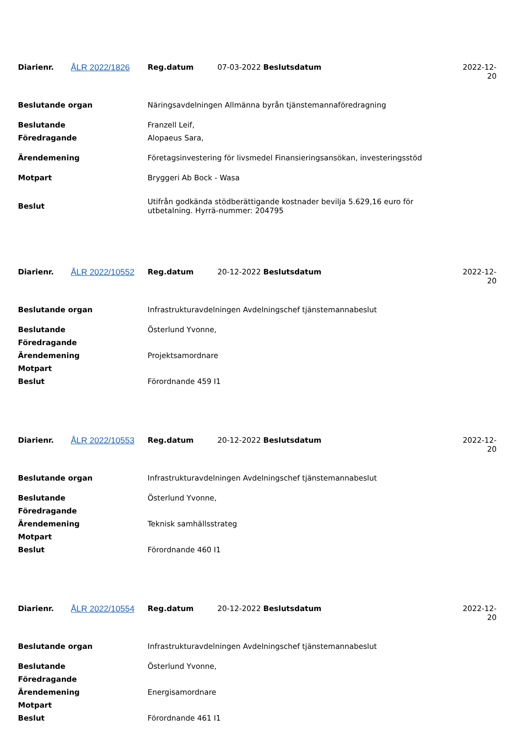| Diarienr. | ÅLR 2022/1826 | Reg.datum | 07-03-2022 Beslutsdatum | 2022-12-20 |
| Beslutande organ | Näringsavdelningen Allmänna byrån tjänstemannaföredragning |
| Beslutande | Franzell Leif, |
| Föredragande | Alopaeus Sara, |
| Ärendemening | Företagsinvestering för livsmedel Finansieringsansökan, investeringsstöd |
| Motpart | Bryggeri Ab Bock - Wasa |
| Beslut | Utifrån godkända stödberättigande kostnader bevilja 5.629,16 euro för utbetalning. Hyrrä-nummer: 204795 |
| Diarienr. | ÅLR 2022/10552 | Reg.datum | 20-12-2022 Beslutsdatum | 2022-12-20 |
| Beslutande organ | Infrastrukturavdelningen Avdelningschef tjänstemannabeslut |
| Beslutande | Österlund Yvonne, |
| Föredragande | |
| Ärendemening | Projektsamordnare |
| Motpart | |
| Beslut | Förordnande 459 I1 |
| Diarienr. | ÅLR 2022/10553 | Reg.datum | 20-12-2022 Beslutsdatum | 2022-12-20 |
| Beslutande organ | Infrastrukturavdelningen Avdelningschef tjänstemannabeslut |
| Beslutande | Österlund Yvonne, |
| Föredragande | |
| Ärendemening | Teknisk samhällsstrateg |
| Motpart | |
| Beslut | Förordnande 460 I1 |
| Diarienr. | ÅLR 2022/10554 | Reg.datum | 20-12-2022 Beslutsdatum | 2022-12-20 |
| Beslutande organ | Infrastrukturavdelningen Avdelningschef tjänstemannabeslut |
| Beslutande | Österlund Yvonne, |
| Föredragande | |
| Ärendemening | Energisamordnare |
| Motpart | |
| Beslut | Förordnande 461 I1 |